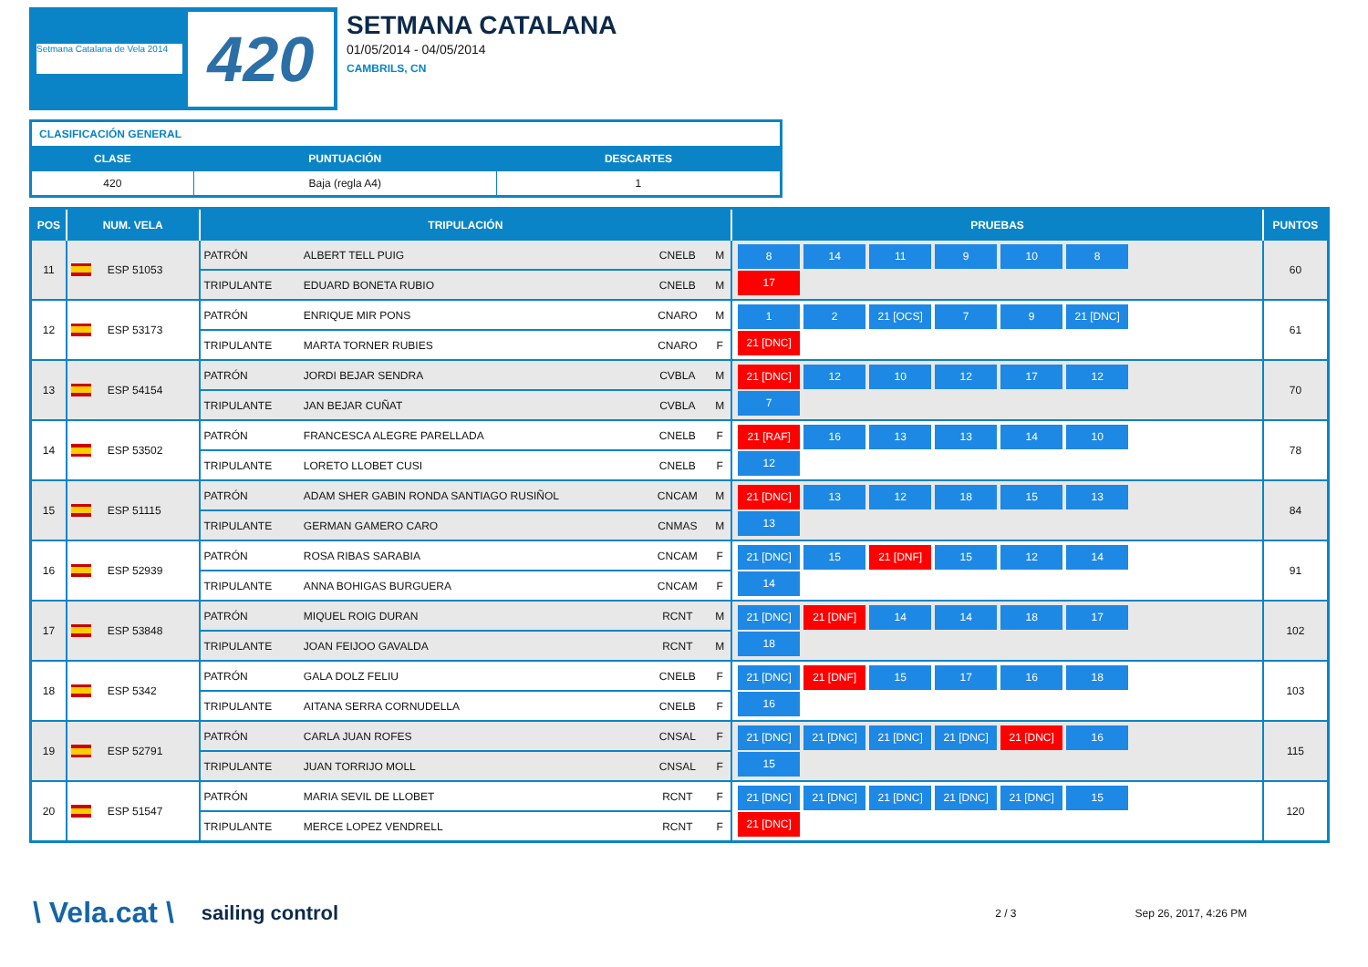Setmana Catalana de Vela 2014
420
SETMANA CATALANA
01/05/2014 - 04/05/2014
CAMBRILS, CN
| CLASIFICACIÓN GENERAL | | |
| CLASE | PUNTUACIÓN | DESCARTES |
| 420 | Baja (regla A4) | 1 |
| POS | NUM. VELA | TRIPULACIÓN | | | | PRUEBAS | PUNTOS |
| --- | --- | --- | --- | --- | --- | --- | --- |
| 11 | ESP 51053 | PATRÓN | ALBERT TELL PUIG | CNELB | M | 8 14 11 9 10 8 17 | 60 |
| | | TRIPULANTE | EDUARD BONETA RUBIO | CNELB | M | | |
| 12 | ESP 53173 | PATRÓN | ENRIQUE MIR PONS | CNARO | M | 1 2 21 [OCS] 7 9 21 [DNC] 21 [DNC] | 61 |
| | | TRIPULANTE | MARTA TORNER RUBIES | CNARO | F | | |
| 13 | ESP 54154 | PATRÓN | JORDI BEJAR SENDRA | CVBLA | M | 21 [DNC] 12 10 12 17 12 7 | 70 |
| | | TRIPULANTE | JAN BEJAR CUÑAT | CVBLA | M | | |
| 14 | ESP 53502 | PATRÓN | FRANCESCA ALEGRE PARELLADA | CNELB | F | 21 [RAF] 16 13 13 14 10 12 | 78 |
| | | TRIPULANTE | LORETO LLOBET CUSI | CNELB | F | | |
| 15 | ESP 51115 | PATRÓN | ADAM SHER GABIN RONDA SANTIAGO RUSIÑOL | CNCAM | M | 21 [DNC] 13 12 18 15 13 13 | 84 |
| | | TRIPULANTE | GERMAN GAMERO CARO | CNMAS | M | | |
| 16 | ESP 52939 | PATRÓN | ROSA RIBAS SARABIA | CNCAM | F | 21 [DNC] 15 21 [DNF] 15 12 14 14 | 91 |
| | | TRIPULANTE | ANNA BOHIGAS BURGUERA | CNCAM | F | | |
| 17 | ESP 53848 | PATRÓN | MIQUEL ROIG DURAN | RCNT | M | 21 [DNC] 21 [DNF] 14 14 18 17 18 | 102 |
| | | TRIPULANTE | JOAN FEIJOO GAVALDA | RCNT | M | | |
| 18 | ESP 5342 | PATRÓN | GALA DOLZ FELIU | CNELB | F | 21 [DNC] 21 [DNF] 15 17 16 18 16 | 103 |
| | | TRIPULANTE | AITANA SERRA CORNUDELLA | CNELB | F | | |
| 19 | ESP 52791 | PATRÓN | CARLA JUAN ROFES | CNSAL | F | 21 [DNC] 21 [DNC] 21 [DNC] 21 [DNC] 21 [DNC] 16 15 | 115 |
| | | TRIPULANTE | JUAN TORRIJO MOLL | CNSAL | F | | |
| 20 | ESP 51547 | PATRÓN | MARIA SEVIL DE LLOBET | RCNT | F | 21 [DNC] 21 [DNC] 21 [DNC] 21 [DNC] 21 [DNC] 15 21 [DNC] | 120 |
| | | TRIPULANTE | MERCE LOPEZ VENDRELL | RCNT | F | | |
\ Vela.cat \ sailing control 2 / 3 Sep 26, 2017, 4:26 PM